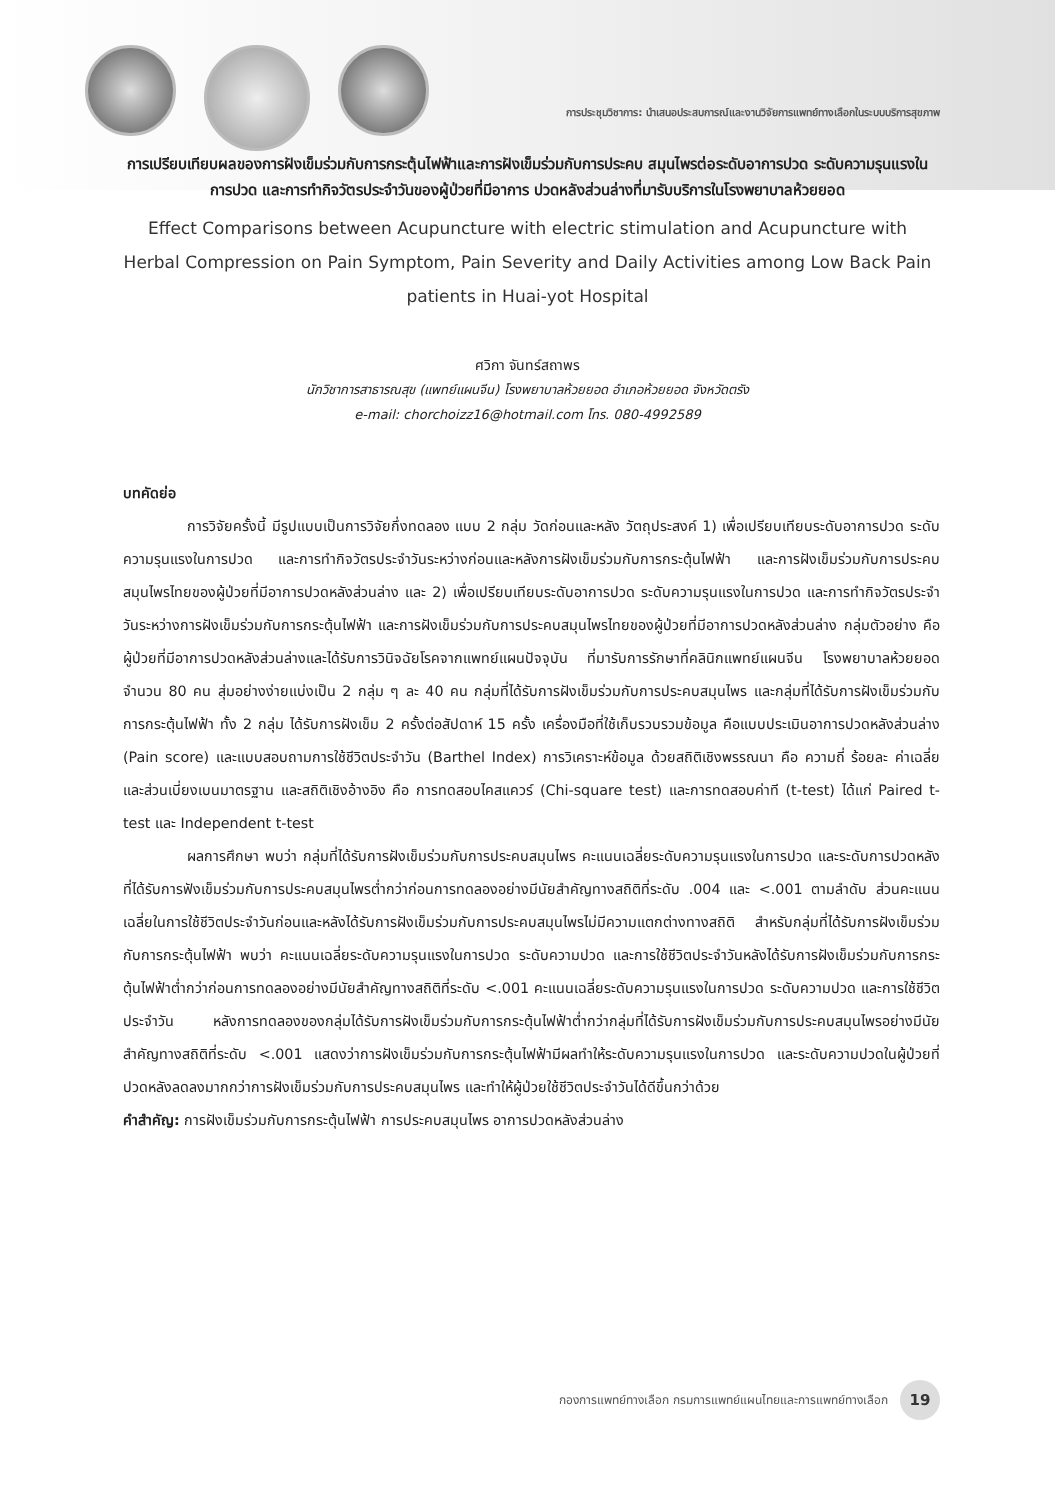การประชุมวิชาการ: นำเสนอประสบการณ์และงานวิจัยการแพทย์ทางเลือกในระบบบริการสุขภาพ
การเปรียบเทียบผลของการฝังเข็มร่วมกับการกระตุ้นไฟฟ้าและการฝังเข็มร่วมกับการประคบ สมุนไพรต่อระดับอาการปวด ระดับความรุนแรงในการปวด และการทำกิจวัตรประจำวันของผู้ป่วยที่มีอาการ ปวดหลังส่วนล่างที่มารับบริการในโรงพยาบาลห้วยยอด
Effect Comparisons between Acupuncture with electric stimulation and Acupuncture with Herbal Compression on Pain Symptom, Pain Severity and Daily Activities among Low Back Pain patients in Huai-yot Hospital
ศวิกา จันทร์สถาพร
นักวิชาการสาธารณสุข (แพทย์แผนจีน) โรงพยาบาลห้วยยอด อำเภอห้วยยอด จังหวัดตรัง
e-mail: chorchoizz16@hotmail.com โทร. 080-4992589
บทคัดย่อ
การวิจัยครั้งนี้ มีรูปแบบเป็นการวิจัยกึ่งทดลอง แบบ 2 กลุ่ม วัดก่อนและหลัง วัตถุประสงค์ 1) เพื่อเปรียบเทียบระดับอาการปวด ระดับความรุนแรงในการปวด และการทำกิจวัตรประจำวันระหว่างก่อนและหลังการฝังเข็มร่วมกับการกระตุ้นไฟฟ้า และการฝังเข็มร่วมกับการประคบสมุนไพรไทยของผู้ป่วยที่มีอาการปวดหลังส่วนล่าง และ 2) เพื่อเปรียบเทียบระดับอาการปวด ระดับความรุนแรงในการปวด และการทำกิจวัตรประจำวันระหว่างการฝังเข็มร่วมกับการกระตุ้นไฟฟ้า และการฝังเข็มร่วมกับการประคบสมุนไพรไทยของผู้ป่วยที่มีอาการปวดหลังส่วนล่าง กลุ่มตัวอย่าง คือ ผู้ป่วยที่มีอาการปวดหลังส่วนล่างและได้รับการวินิจฉัยโรคจากแพทย์แผนปัจจุบัน ที่มารับการรักษาที่คลินิกแพทย์แผนจีน โรงพยาบาลห้วยยอด จำนวน 80 คน สุ่มอย่างง่ายแบ่งเป็น 2 กลุ่ม ๆ ละ 40 คน กลุ่มที่ได้รับการฝังเข็มร่วมกับการประคบสมุนไพร และกลุ่มที่ได้รับการฝังเข็มร่วมกับการกระตุ้นไฟฟ้า ทั้ง 2 กลุ่ม ได้รับการฝังเข็ม 2 ครั้งต่อสัปดาห์ 15 ครั้ง เครื่องมือที่ใช้เก็บรวบรวมข้อมูล คือแบบประเมินอาการปวดหลังส่วนล่าง (Pain score) และแบบสอบถามการใช้ชีวิตประจำวัน (Barthel Index) การวิเคราะห์ข้อมูล ด้วยสถิติเชิงพรรณนา คือ ความถี่ ร้อยละ ค่าเฉลี่ย และส่วนเบี่ยงเบนมาตรฐาน และสถิติเชิงอ้างอิง คือ การทดสอบไคสแควร์ (Chi-square test) และการทดสอบค่าที (t-test) ได้แก่ Paired t-test และ Independent t-test
ผลการศึกษา พบว่า กลุ่มที่ได้รับการฝังเข็มร่วมกับการประคบสมุนไพร คะแนนเฉลี่ยระดับความรุนแรงในการปวด และระดับการปวดหลังที่ได้รับการฟังเข็มร่วมกับการประคบสมุนไพรต่ำกว่าก่อนการทดลองอย่างมีนัยสำคัญทางสถิติที่ระดับ .004 และ <.001 ตามลำดับ ส่วนคะแนนเฉลี่ยในการใช้ชีวิตประจำวันก่อนและหลังได้รับการฝังเข็มร่วมกับการประคบสมุนไพรไม่มีความแตกต่างทางสถิติ สำหรับกลุ่มที่ได้รับการฝังเข็มร่วมกับการกระตุ้นไฟฟ้า พบว่า คะแนนเฉลี่ยระดับความรุนแรงในการปวด ระดับความปวด และการใช้ชีวิตประจำวันหลังได้รับการฝังเข็มร่วมกับการกระตุ้นไฟฟ้าต่ำกว่าก่อนการทดลองอย่างมีนัยสำคัญทางสถิติที่ระดับ <.001 คะแนนเฉลี่ยระดับความรุนแรงในการปวด ระดับความปวด และการใช้ชีวิตประจำวัน หลังการทดลองของกลุ่มได้รับการฝังเข็มร่วมกับการกระตุ้นไฟฟ้าต่ำกว่ากลุ่มที่ได้รับการฝังเข็มร่วมกับการประคบสมุนไพรอย่างมีนัยสำคัญทางสถิติที่ระดับ <.001 แสดงว่าการฝังเข็มร่วมกับการกระตุ้นไฟฟ้ามีผลทำให้ระดับความรุนแรงในการปวด และระดับความปวดในผู้ป่วยที่ปวดหลังลดลงมากกว่าการฝังเข็มร่วมกับการประคบสมุนไพร และทำให้ผู้ป่วยใช้ชีวิตประจำวันได้ดีขึ้นกว่าด้วย
คำสำคัญ: การฝังเข็มร่วมกับการกระตุ้นไฟฟ้า การประคบสมุนไพร อาการปวดหลังส่วนล่าง
กองการแพทย์ทางเลือก กรมการแพทย์แผนไทยและการแพทย์ทางเลือก 19